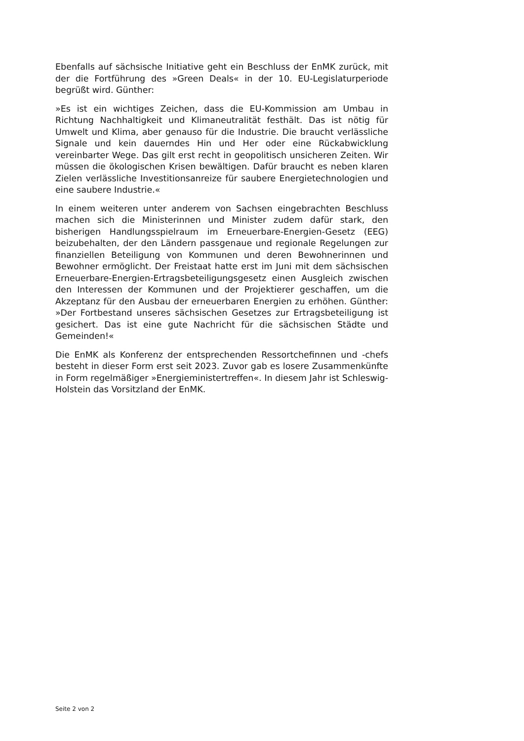Ebenfalls auf sächsische Initiative geht ein Beschluss der EnMK zurück, mit der die Fortführung des »Green Deals« in der 10. EU-Legislaturperiode begrüßt wird. Günther:
»Es ist ein wichtiges Zeichen, dass die EU-Kommission am Umbau in Richtung Nachhaltigkeit und Klimaneutralität festhält. Das ist nötig für Umwelt und Klima, aber genauso für die Industrie. Die braucht verlässliche Signale und kein dauerndes Hin und Her oder eine Rückabwicklung vereinbarter Wege. Das gilt erst recht in geopolitisch unsicheren Zeiten. Wir müssen die ökologischen Krisen bewältigen. Dafür braucht es neben klaren Zielen verlässliche Investitionsanreize für saubere Energietechnologien und eine saubere Industrie.«
In einem weiteren unter anderem von Sachsen eingebrachten Beschluss machen sich die Ministerinnen und Minister zudem dafür stark, den bisherigen Handlungsspielraum im Erneuerbare-Energien-Gesetz (EEG) beizubehalten, der den Ländern passgenaue und regionale Regelungen zur finanziellen Beteiligung von Kommunen und deren Bewohnerinnen und Bewohner ermöglicht. Der Freistaat hatte erst im Juni mit dem sächsischen Erneuerbare-Energien-Ertragsbeteiligungsgesetz einen Ausgleich zwischen den Interessen der Kommunen und der Projektierer geschaffen, um die Akzeptanz für den Ausbau der erneuerbaren Energien zu erhöhen. Günther: »Der Fortbestand unseres sächsischen Gesetzes zur Ertragsbeteiligung ist gesichert. Das ist eine gute Nachricht für die sächsischen Städte und Gemeinden!«
Die EnMK als Konferenz der entsprechenden Ressortchefinnen und -chefs besteht in dieser Form erst seit 2023. Zuvor gab es losere Zusammenkünfte in Form regelmäßiger »Energieministertreffen«. In diesem Jahr ist Schleswig-Holstein das Vorsitzland der EnMK.
Seite 2 von 2